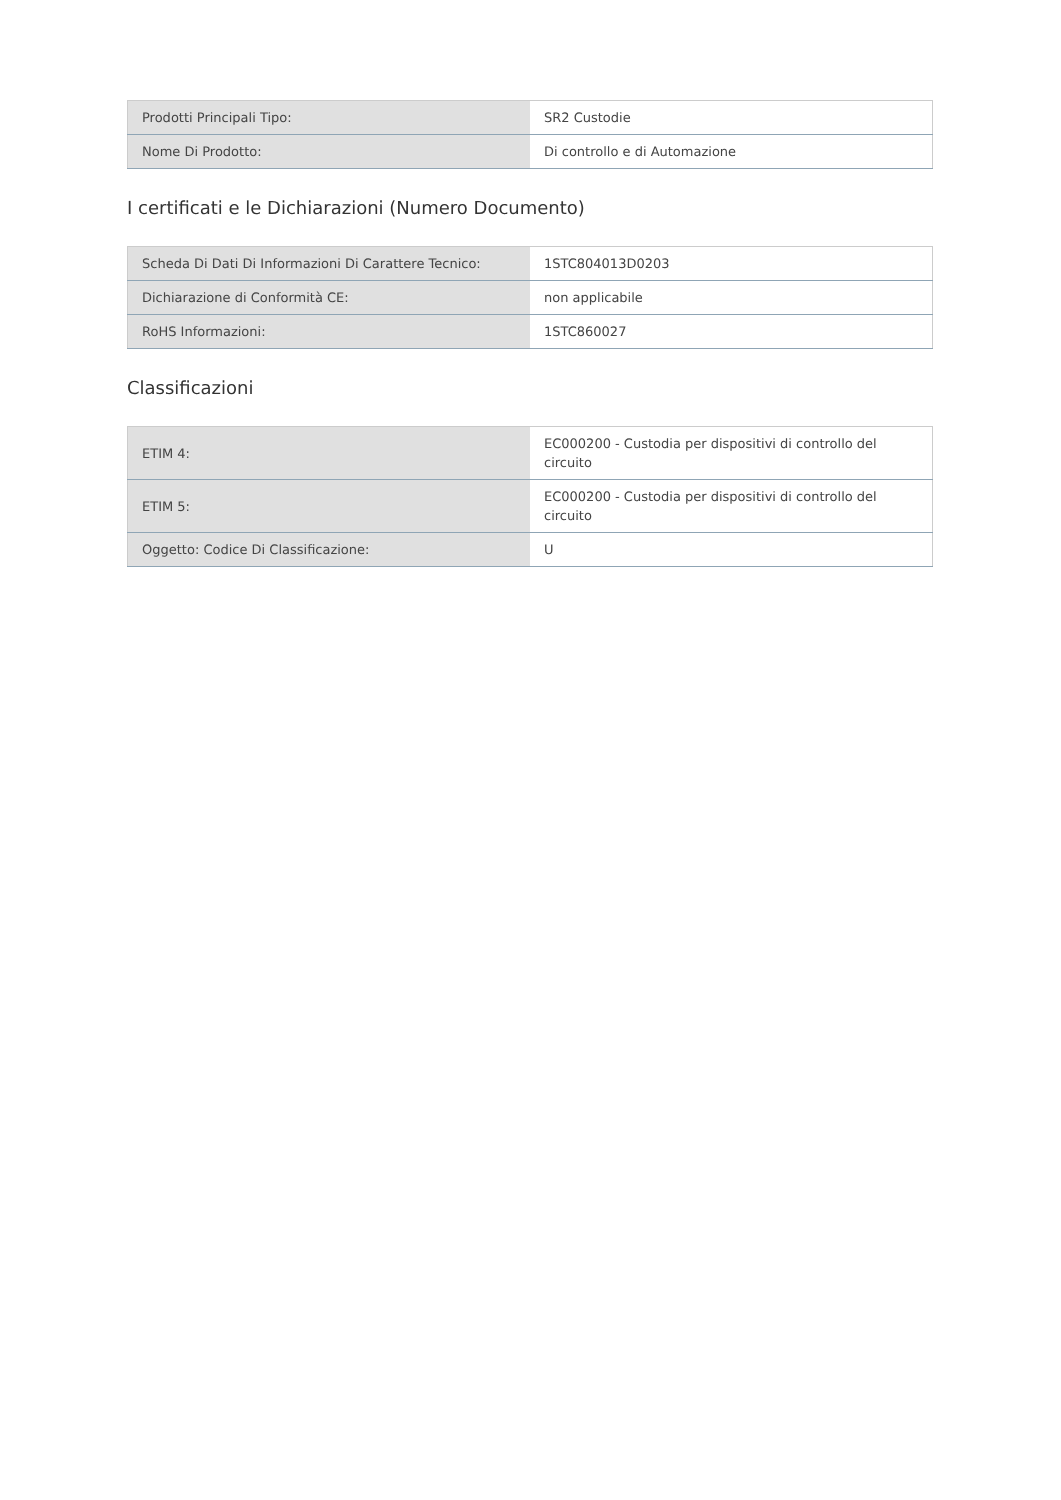| Prodotti Principali Tipo: | SR2 Custodie |
| Nome Di Prodotto: | Di controllo e di Automazione |
I certificati e le Dichiarazioni (Numero Documento)
| Scheda Di Dati Di Informazioni Di Carattere Tecnico: | 1STC804013D0203 |
| Dichiarazione di Conformità CE: | non applicabile |
| RoHS Informazioni: | 1STC860027 |
Classificazioni
| ETIM 4: | EC000200 - Custodia per dispositivi di controllo del circuito |
| ETIM 5: | EC000200 - Custodia per dispositivi di controllo del circuito |
| Oggetto: Codice Di Classificazione: | U |